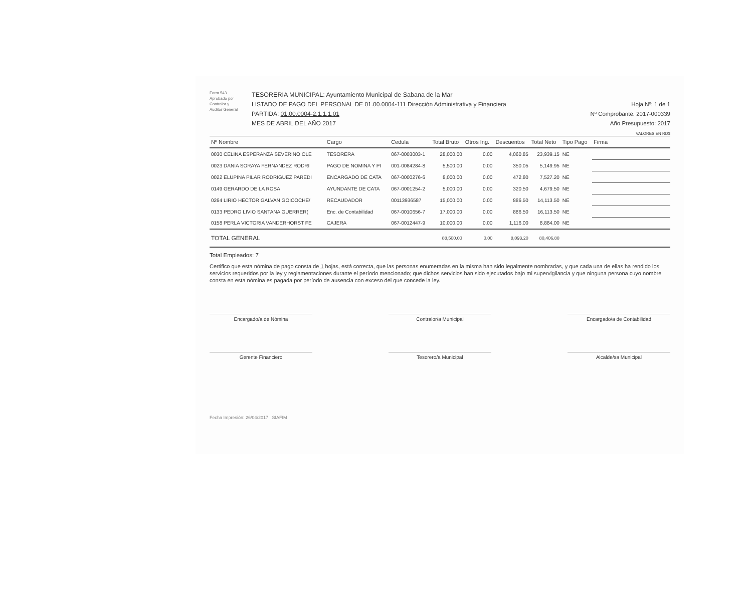Form 543
Aprobado por
Contralor y
Auditor General
TESORERIA MUNICIPAL: Ayuntamiento Municipal de Sabana de la Mar
LISTADO DE PAGO DEL PERSONAL DE 01.00.0004-111 Dirección Administrativa y Financiera
PARTIDA: 01.00.0004-2.1.1.1.01
MES DE ABRIL DEL AÑO 2017
Hoja Nº: 1 de 1
Nº Comprobante: 2017-000339
Año Presupuesto: 2017
VALORES EN RD$
| Nº Nombre | Cargo | Cedula | Total Bruto | Otros Ing. | Descuentos | Total Neto | Tipo Pago | Firma |
| --- | --- | --- | --- | --- | --- | --- | --- | --- |
| 0030 CELINA ESPERANZA SEVERINO OLE | TESORERA | 067-0003003-1 | 28,000.00 | 0.00 | 4,060.85 | 23,939.15 | NE | |
| 0023 DANIA SORAYA FERNANDEZ RODRI | PAGO DE NOMINA Y PI | 001-0084284-8 | 5,500.00 | 0.00 | 350.05 | 5,149.95 | NE | |
| 0022 ELUPINA PILAR RODRIGUEZ PAREDI | ENCARGADO DE CATA | 067-0000276-6 | 8,000.00 | 0.00 | 472.80 | 7,527.20 | NE | |
| 0149 GERARDO DE LA ROSA | AYUNDANTE DE CATA | 067-0001254-2 | 5,000.00 | 0.00 | 320.50 | 4,679.50 | NE | |
| 0264 LIRIO HECTOR GALVAN GOICOCHE/ | RECAUDADOR | 00113936587 | 15,000.00 | 0.00 | 886.50 | 14,113.50 | NE | |
| 0133 PEDRO LIVIO SANTANA GUERRER( | Enc. de Contabilidad | 067-0010656-7 | 17,000.00 | 0.00 | 886.50 | 16,113.50 | NE | |
| 0158 PERLA VICTORIA VANDERHORST FE | CAJERA | 067-0012447-9 | 10,000.00 | 0.00 | 1,116.00 | 8,884.00 | NE | |
| TOTAL GENERAL | | | 88,500.00 | 0.00 | 8,093.20 | 80,406.80 | | |
Total Empleados: 7
Certifico que esta nómina de pago consta de 1 hojas, está correcta, que las personas enumeradas en la misma han sido legalmente nombradas, y que cada una de ellas ha rendido los servicios requeridos por la ley y reglamentaciones durante el período mencionado; que dichos servicios han sido ejecutados bajo mi supervigilancia y que ninguna persona cuyo nombre consta en esta nómina es pagada por período de ausencia con exceso del que concede la ley.
Encargado/a de Nómina Contralor/a Municipal Encargado/a de Contabilidad
Gerente Financiero Tesorero/a Municipal Alcalde/sa Municipal
Fecha Impresión: 26/04/2017 SIAFIM